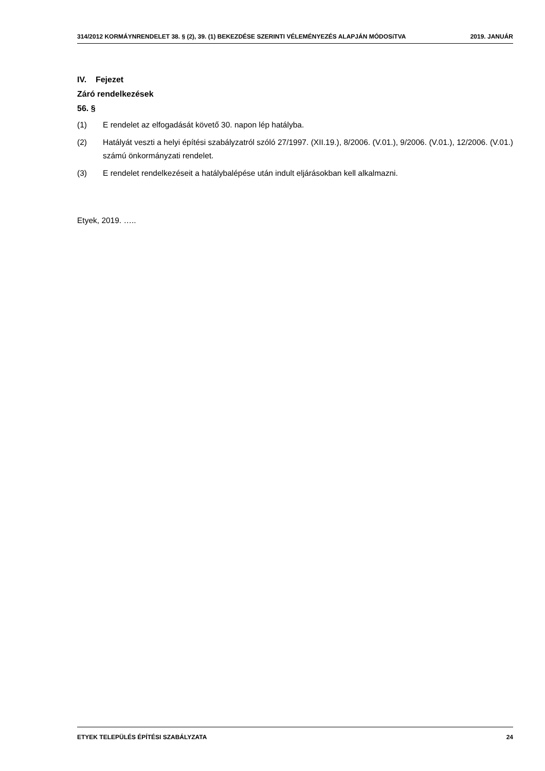314/2012 KORMÁYNRENDELET 38. § (2), 39. (1) BEKEZDÉSE SZERINTI VÉLEMÉNYEZÉS ALAPJÁN MÓDOSíTVA 2019. JANUÁR
IV. Fejezet
Záró rendelkezések
56. §
(1) E rendelet az elfogadását követő 30. napon lép hatályba.
(2) Hatályát veszti a helyi építési szabályzatról szóló 27/1997. (XII.19.), 8/2006. (V.01.), 9/2006. (V.01.), 12/2006. (V.01.) számú önkormányzati rendelet.
(3) E rendelet rendelkezéseit a hatálybalépése után indult eljárásokban kell alkalmazni.
Etyek, 2019. …..
ETYEK TELEPÜLÉS ÉPÍTÉSI SZABÁLYZATA 24